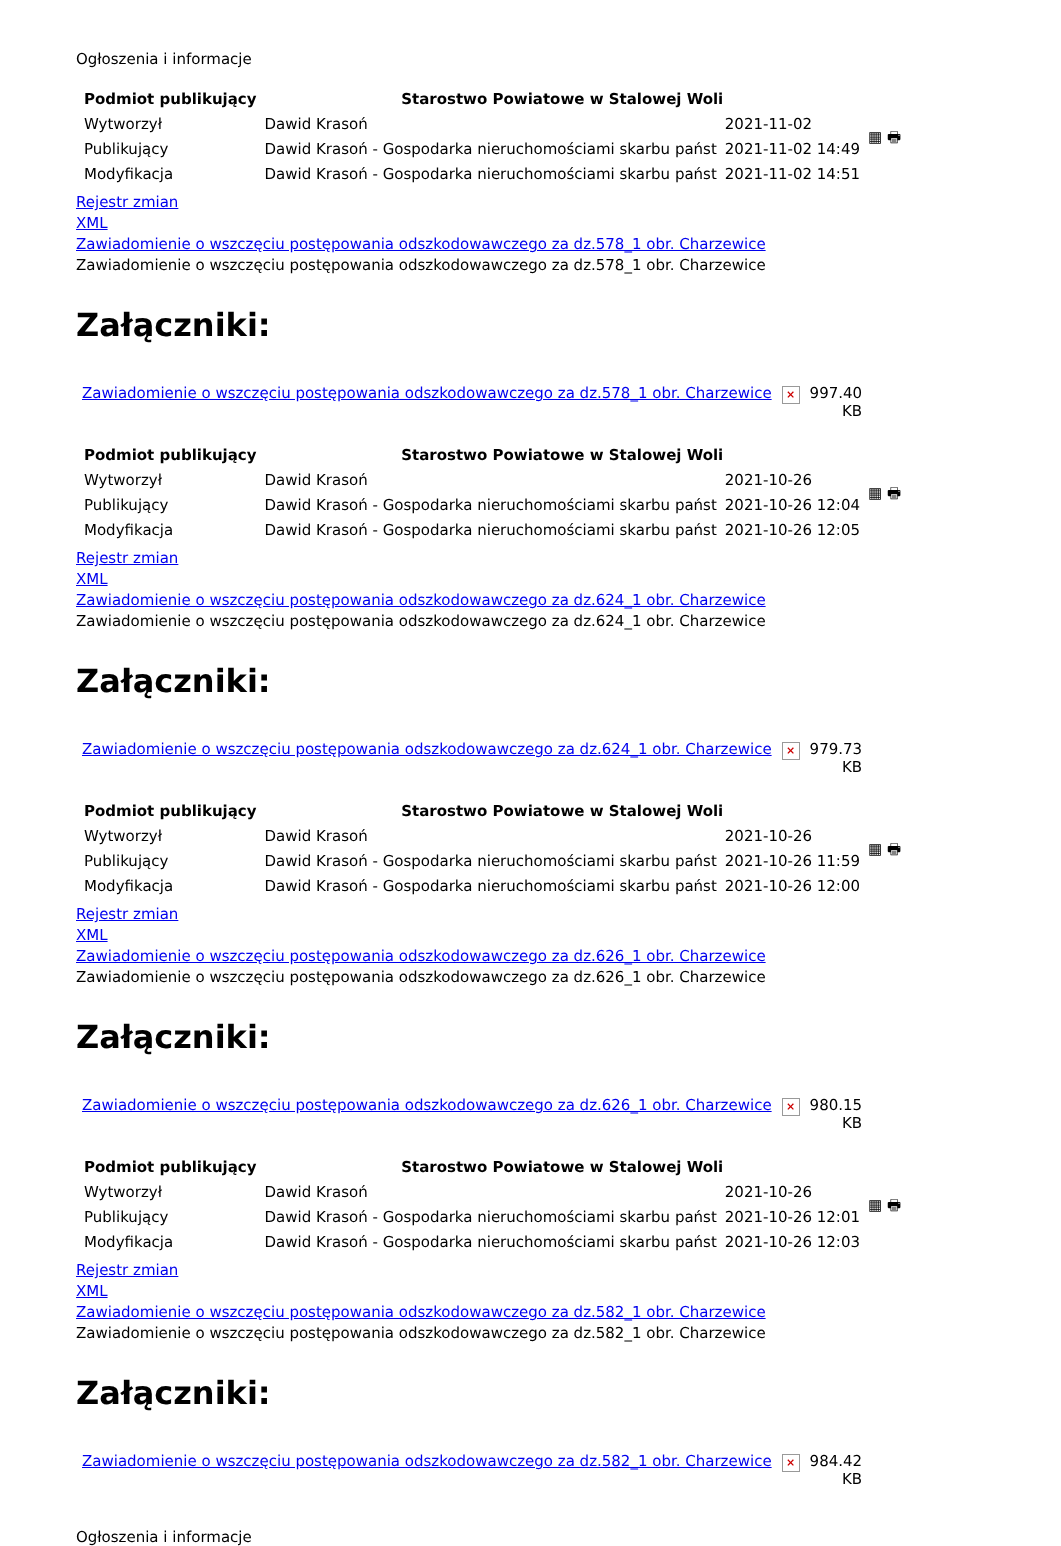Ogłoszenia i informacje
| Podmiot publikujący | Starostwo Powiatowe w Stalowej Woli | | ▦ 🖶 |
| Wytworzył | Dawid Krasoń | 2021-11-02 | |
| Publikujący | Dawid Krasoń - Gospodarka nieruchomościami skarbu państ | 2021-11-02 14:49 | |
| Modyfikacja | Dawid Krasoń - Gospodarka nieruchomościami skarbu państ | 2021-11-02 14:51 | |
Rejestr zmian
XML
Zawiadomienie o wszczęciu postępowania odszkodowawczego za dz.578_1 obr. Charzewice
Zawiadomienie o wszczęciu postępowania odszkodowawczego za dz.578_1 obr. Charzewice
Załączniki:
| Zawiadomienie o wszczęciu postępowania odszkodowawczego za dz.578_1 obr. Charzewice | × | 997.40 KB |
| Podmiot publikujący | Starostwo Powiatowe w Stalowej Woli | | ▦ 🖶 |
| Wytworzył | Dawid Krasoń | 2021-10-26 | |
| Publikujący | Dawid Krasoń - Gospodarka nieruchomościami skarbu państ | 2021-10-26 12:04 | |
| Modyfikacja | Dawid Krasoń - Gospodarka nieruchomościami skarbu państ | 2021-10-26 12:05 | |
Rejestr zmian
XML
Zawiadomienie o wszczęciu postępowania odszkodowawczego za dz.624_1 obr. Charzewice
Zawiadomienie o wszczęciu postępowania odszkodowawczego za dz.624_1 obr. Charzewice
Załączniki:
| Zawiadomienie o wszczęciu postępowania odszkodowawczego za dz.624_1 obr. Charzewice | × | 979.73 KB |
| Podmiot publikujący | Starostwo Powiatowe w Stalowej Woli | | ▦ 🖶 |
| Wytworzył | Dawid Krasoń | 2021-10-26 | |
| Publikujący | Dawid Krasoń - Gospodarka nieruchomościami skarbu państ | 2021-10-26 11:59 | |
| Modyfikacja | Dawid Krasoń - Gospodarka nieruchomościami skarbu państ | 2021-10-26 12:00 | |
Rejestr zmian
XML
Zawiadomienie o wszczęciu postępowania odszkodowawczego za dz.626_1 obr. Charzewice
Zawiadomienie o wszczęciu postępowania odszkodowawczego za dz.626_1 obr. Charzewice
Załączniki:
| Zawiadomienie o wszczęciu postępowania odszkodowawczego za dz.626_1 obr. Charzewice | × | 980.15 KB |
| Podmiot publikujący | Starostwo Powiatowe w Stalowej Woli | | ▦ 🖶 |
| Wytworzył | Dawid Krasoń | 2021-10-26 | |
| Publikujący | Dawid Krasoń - Gospodarka nieruchomościami skarbu państ | 2021-10-26 12:01 | |
| Modyfikacja | Dawid Krasoń - Gospodarka nieruchomościami skarbu państ | 2021-10-26 12:03 | |
Rejestr zmian
XML
Zawiadomienie o wszczęciu postępowania odszkodowawczego za dz.582_1 obr. Charzewice
Zawiadomienie o wszczęciu postępowania odszkodowawczego za dz.582_1 obr. Charzewice
Załączniki:
| Zawiadomienie o wszczęciu postępowania odszkodowawczego za dz.582_1 obr. Charzewice | × | 984.42 KB |
Ogłoszenia i informacje